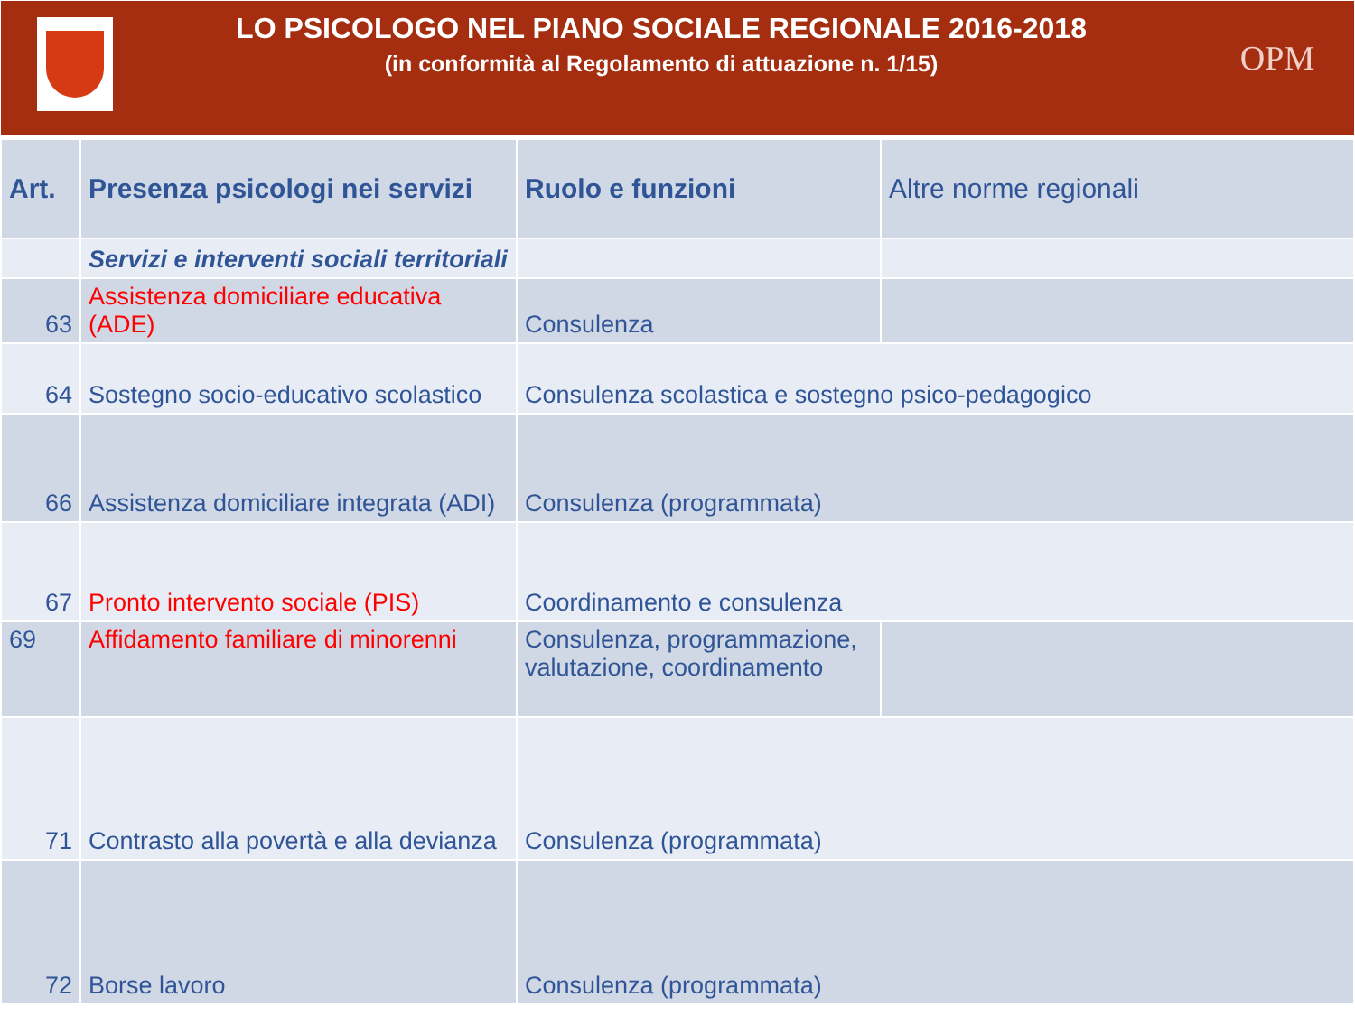LO PSICOLOGO NEL PIANO SOCIALE REGIONALE 2016-2018
(in conformità al Regolamento di attuazione n. 1/15)
OPM
| Art. | Presenza psicologi nei servizi | Ruolo e funzioni | Altre norme regionali |
| --- | --- | --- | --- |
| | Servizi e interventi sociali territoriali | | |
| 63 | Assistenza domiciliare educativa (ADE) | Consulenza | |
| 64 | Sostegno socio-educativo scolastico | Consulenza scolastica e sostegno psico-pedagogico | |
| 66 | Assistenza domiciliare integrata (ADI) | Consulenza (programmata) | |
| 67 | Pronto intervento sociale (PIS) | Coordinamento e consulenza | |
| 69 | Affidamento familiare di minorenni | Consulenza, programmazione, valutazione, coordinamento | |
| 71 | Contrasto alla povertà e alla devianza | Consulenza (programmata) | |
| 72 | Borse lavoro | Consulenza (programmata) | |